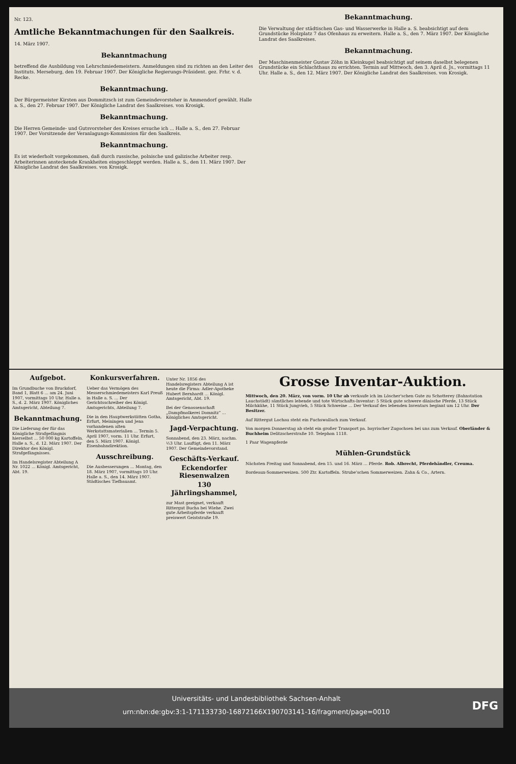Nr. 123.
Amtliche Bekanntmachungen für den Saalkreis.
14. März 1907.
Bekanntmachung
betreffend die Ausbildung von Lehrschmiedemeistern. Anmeldungen sind zu richten an den Leiter des Instituts. Merseburg, den 19. Februar 1907. Der Königliche Regierungs-Präsident. gez. Frhr. v. d. Recke.
Bekanntmachung.
Der Bürgermeister Kirsten aus Dommitzsch ist zum Gemeindevorsteher in Ammendorf gewählt. Halle a. S., den 27. Februar 1907. Der Königliche Landrat des Saalkreises. von Krosigk.
Bekanntmachung.
Die Herren Gemeinde- und Gutsvorsteher des Kreises ersuche ich ... Halle a. S., den 27. Februar 1907. Der Vorsitzende der Veranlagungs-Kommission für den Saalkreis.
Bekanntmachung.
Es ist wiederholt vorgekommen, daß durch russische, polnische und galizische Arbeiter resp. Arbeiterinnen ansteckende Krankheiten eingeschleppt werden. Halle a. S., den 11. März 1907. Der Königliche Landrat des Saalkreises. von Krosigk.
Bekanntmachung.
Die Verwaltung der städtischen Gas- und Wasserwerke in Halle a. S. beabsichtigt auf dem Grundstücke Holzplatz 7 das Ofenhaus zu erweitern. Halle a. S., den 7. März 1907. Der Königliche Landrat des Saalkreises.
Bekanntmachung.
Der Maschinenmeister Gustav Zöhn in Kleinkugel beabsichtigt auf seinem daselbst belegenen Grundstücke ein Schlachthaus zu errichten. Termin auf Mittwoch, den 3. April d. Js., vormittags 11 Uhr. Halle a. S., den 12. März 1907. Der Königliche Landrat des Saalkreises. von Krosigk.
Aufgebot.
Im Grundbuche von Bruckdorf, Band 1, Blatt 6 ... am 24. Juni 1907, vormittags 10 Uhr. Halle a. S., d. 2. März 1907. Königliches Amtsgericht, Abteilung 7.
Bekanntmachung.
Die Lieferung der für das Königliche Strafgefängnis hierselbst ... 50 000 kg Kartoffeln. Halle a. S., d. 12. März 1907. Der Direktor des Königl. Strafgefängnisses.
Im Handelsregister Abteilung A Nr. 1022 ... Königl. Amtsgericht, Abt. 19.
Konkursverfahren.
Ueber das Vermögen des Messerschmiedemeisters Karl Preuß in Halle a. S. ... Der Gerichtsschreiber des Königl. Amtsgerichts, Abteilung 7.
Die in den Hauptwerkstätten Gotha, Erfurt, Meiningen und Jena vorhandenen alten Werkstattsmaterialien ... Termin 5. April 1907, vorm. 11 Uhr. Erfurt, den 5. März 1907. Königl. Eisenbahndirektion.
Ausschreibung.
Die Ausbesserungen ... Montag, den 18. März 1907, vormittags 10 Uhr. Halle a. S., den 14. März 1907. Städtisches Tiefbauamt.
Unter Nr. 1856 des Handelsregisters Abteilung A ist heute die Firma: Adler-Apotheke Hubert Bernhardt ... Königl. Amtsgericht, Abt. 19.
Bei der Genossenschaft „Dampfmolkerei Domnitz“ ... Königliches Amtsgericht.
Jagd-Verpachtung.
Sonnabend, den 23. März, nachm. ½3 Uhr. Lauftigt, den 11. März 1907. Der Gemeindevorstand.
Geschäfts-Verkauf.
Eckendorfer Riesenwalzen
130 Jährlingshammel,
zur Mast geeignet, verkauft Rittergut Bucha bei Wiehe. Zwei gute Arbeitspferde verkauft preiswert Geiststraße 19.
Grosse Inventar-Auktion.
Mittwoch, den 20. März, von vorm. 10 Uhr ab verkaufe ich im Löscher'schen Gute zu Schotterey (Bahnstation Lauchstädt) sämtliches lebende und tote Wirtschafts-Inventar: 5 Stück gute schwere dänische Pferde, 13 Stück Milchkühe, 11 Stück Jungvieh, 5 Stück Schweine ... Der Verkauf des lebenden Inventars beginnt um 12 Uhr. Der Besitzer.
Auf Rittergut Lochau steht ein Fuchswallach zum Verkauf.
Von morgen Donnerstag ab steht ein großer Transport pa. bayrischer Zugochsen bei uns zum Verkauf. Oberländer & Buchheim Delitzscherstraße 10. Telephon 1118.
1 Paar Wagenpferde
Mühlen-Grundstück
Nächsten Freitag und Sonnabend, den 15. und 16. März ... Pferde. Rob. Albrecht, Pferdehändler, Creuma.
Bordeaux-Sommerweizen. 500 Ztr. Kartoffeln. Strube'schen Sommerweizen. Zahn & Co., Artern.
Universitäts- und Landesbibliothek Sachsen-Anhalt
urn:nbn:de:gbv:3:1-171133730-16872166X190703141-16/fragment/page=0010
DFG